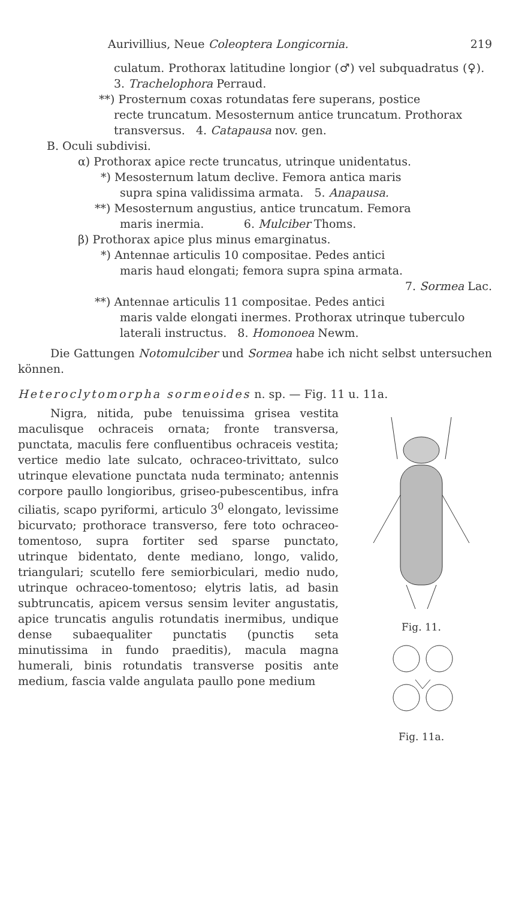Aurivillius, Neue Coleoptera Longicornia. 219
culatum. Prothorax latitudine longior (♂) vel subquadratus (♀). 3. Trachelophora Perraud.
**) Prosternum coxas rotundatas fere superans, postice
recte truncatum. Mesosternum antice truncatum. Prothorax transversus. 4. Catapausa nov. gen.
B. Oculi subdivisi.
α) Prothorax apice recte truncatus, utrinque unidentatus.
*) Mesosternum latum declive. Femora antica maris
supra spina validissima armata. 5. Anapausa.
**) Mesosternum angustius, antice truncatum. Femora
maris inermia. 6. Mulciber Thoms.
β) Prothorax apice plus minus emarginatus.
*) Antennae articulis 10 compositae. Pedes antici
maris haud elongati; femora supra spina armata.
7. Sormea Lac.
**) Antennae articulis 11 compositae. Pedes antici
maris valde elongati inermes. Prothorax utrinque tuberculo laterali instructus. 8. Homonoea Newm.
Die Gattungen Notomulciber und Sormea habe ich nicht selbst untersuchen können.
Heteroclytomorpha sormeoides n. sp. — Fig. 11 u. 11a.
Nigra, nitida, pube tenuissima grisea vestita maculisque ochraceis ornata; fronte transversa, punctata, maculis fere confluentibus ochraceis vestita; vertice medio late sulcato, ochraceo-trivittato, sulco utrinque elevatione punctata nuda terminato; antennis corpore paullo longioribus, griseo-pubescentibus, infra ciliatis, scapo pyriformi, articulo 3<sup>0</sup> elongato, levissime bicurvato; prothorace transverso, fere toto ochraceo-tomentoso, supra fortiter sed sparse punctato, utrinque bidentato, dente mediano, longo, valido, triangulari; scutello fere semiorbiculari, medio nudo, utrinque ochraceo-tomentoso; elytris latis, ad basin subtruncatis, apicem versus sensim leviter angustatis, apice truncatis angulis rotundatis inermibus, undique dense subaequaliter punctatis (punctis seta minutissima in fundo praeditis), macula magna humerali, binis rotundatis transverse positis ante medium, fascia valde angulata paullo pone medium
Fig. 11.
Fig. 11a.